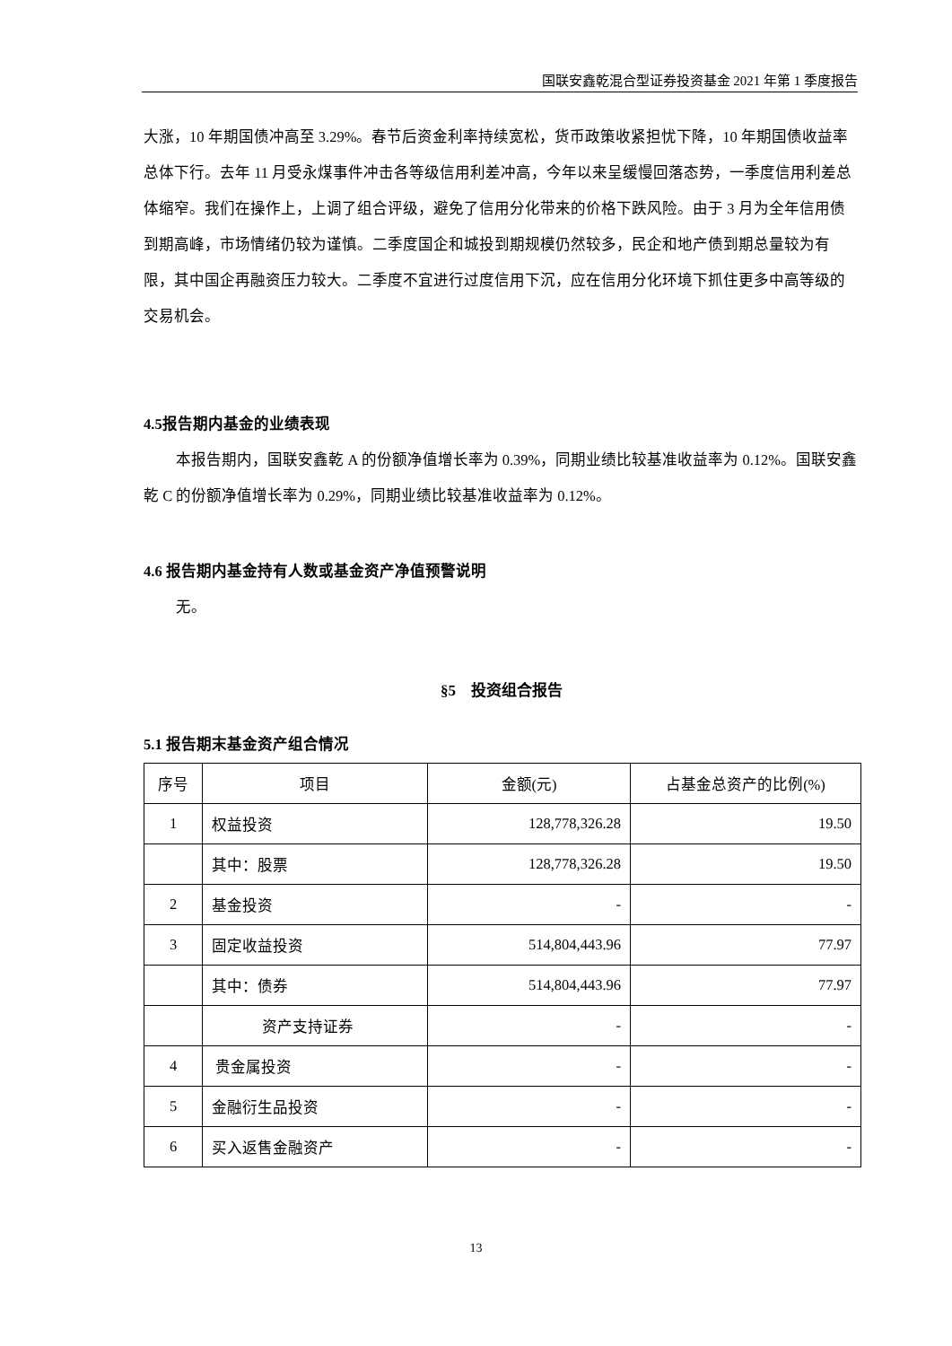国联安鑫乾混合型证券投资基金 2021 年第 1 季度报告
大涨，10 年期国债冲高至 3.29%。春节后资金利率持续宽松，货币政策收紧担忧下降，10 年期国债收益率总体下行。去年 11 月受永煤事件冲击各等级信用利差冲高，今年以来呈缓慢回落态势，一季度信用利差总体缩窄。我们在操作上，上调了组合评级，避免了信用分化带来的价格下跌风险。由于 3 月为全年信用债到期高峰，市场情绪仍较为谨慎。二季度国企和城投到期规模仍然较多，民企和地产债到期总量较为有限，其中国企再融资压力较大。二季度不宜进行过度信用下沉，应在信用分化环境下抓住更多中高等级的交易机会。
4.5报告期内基金的业绩表现
本报告期内，国联安鑫乾 A 的份额净值增长率为 0.39%，同期业绩比较基准收益率为 0.12%。国联安鑫乾 C 的份额净值增长率为 0.29%，同期业绩比较基准收益率为 0.12%。
4.6 报告期内基金持有人数或基金资产净值预警说明
无。
§5　投资组合报告
5.1 报告期末基金资产组合情况
| 序号 | 项目 | 金额(元) | 占基金总资产的比例(%) |
| --- | --- | --- | --- |
| 1 | 权益投资 | 128,778,326.28 | 19.50 |
| | 其中：股票 | 128,778,326.28 | 19.50 |
| 2 | 基金投资 | - | - |
| 3 | 固定收益投资 | 514,804,443.96 | 77.97 |
| | 其中：债券 | 514,804,443.96 | 77.97 |
| | 资产支持证券 | - | - |
| 4 | 贵金属投资 | - | - |
| 5 | 金融衍生品投资 | - | - |
| 6 | 买入返售金融资产 | - | - |
13